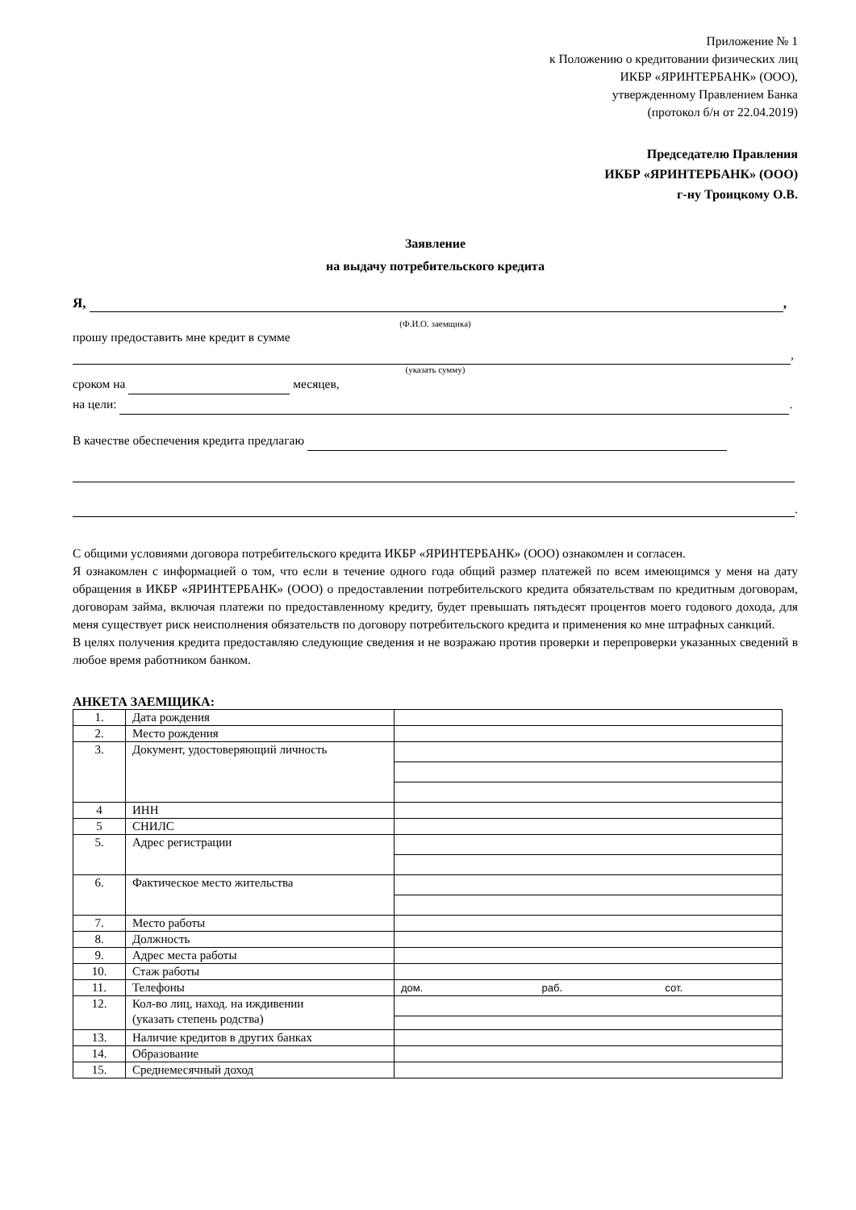Приложение № 1
к Положению о кредитовании физических лиц
ИКБР «ЯРИНТЕРБАНК» (ООО),
утвержденному Правлением Банка
(протокол б/н от 22.04.2019)
Председателю Правления
ИКБР «ЯРИНТЕРБАНК» (ООО)
г-ну Троицкому О.В.
Заявление
на выдачу потребительского кредита
Я, ,
(Ф.И.О. заемщика)
прошу предоставить мне кредит в сумме
,
(указать сумму)
сроком на месяцев,
на цели: .
В качестве обеспечения кредита предлагаю
.
С общими условиями договора потребительского кредита ИКБР «ЯРИНТЕРБАНК» (ООО) ознакомлен и согласен.
Я ознакомлен с информацией о том, что если в течение одного года общий размер платежей по всем имеющимся у меня на дату обращения в ИКБР «ЯРИНТЕРБАНК» (ООО) о предоставлении потребительского кредита обязательствам по кредитным договорам, договорам займа, включая платежи по предоставленному кредиту, будет превышать пятьдесят процентов моего годового дохода, для меня существует риск неисполнения обязательств по договору потребительского кредита и применения ко мне штрафных санкций.
В целях получения кредита предоставляю следующие сведения и не возражаю против проверки и перепроверки указанных сведений в любое время работником банком.
АНКЕТА ЗАЕМЩИКА:
| 1. | Дата рождения | |
| 2. | Место рождения | |
| 3. | Документ, удостоверяющий личность | |
| 4 | ИНН | |
| 5 | СНИЛС | |
| 5. | Адрес регистрации | |
| 6. | Фактическое место жительства | |
| 7. | Место работы | |
| 8. | Должность | |
| 9. | Адрес места работы | |
| 10. | Стаж работы | |
| 11. | Телефоны | дом. раб. сот. |
| 12. | Кол-во лиц, наход. на иждивении (указать степень родства) | |
| 13. | Наличие кредитов в других банках | |
| 14. | Образование | |
| 15. | Среднемесячный доход | |